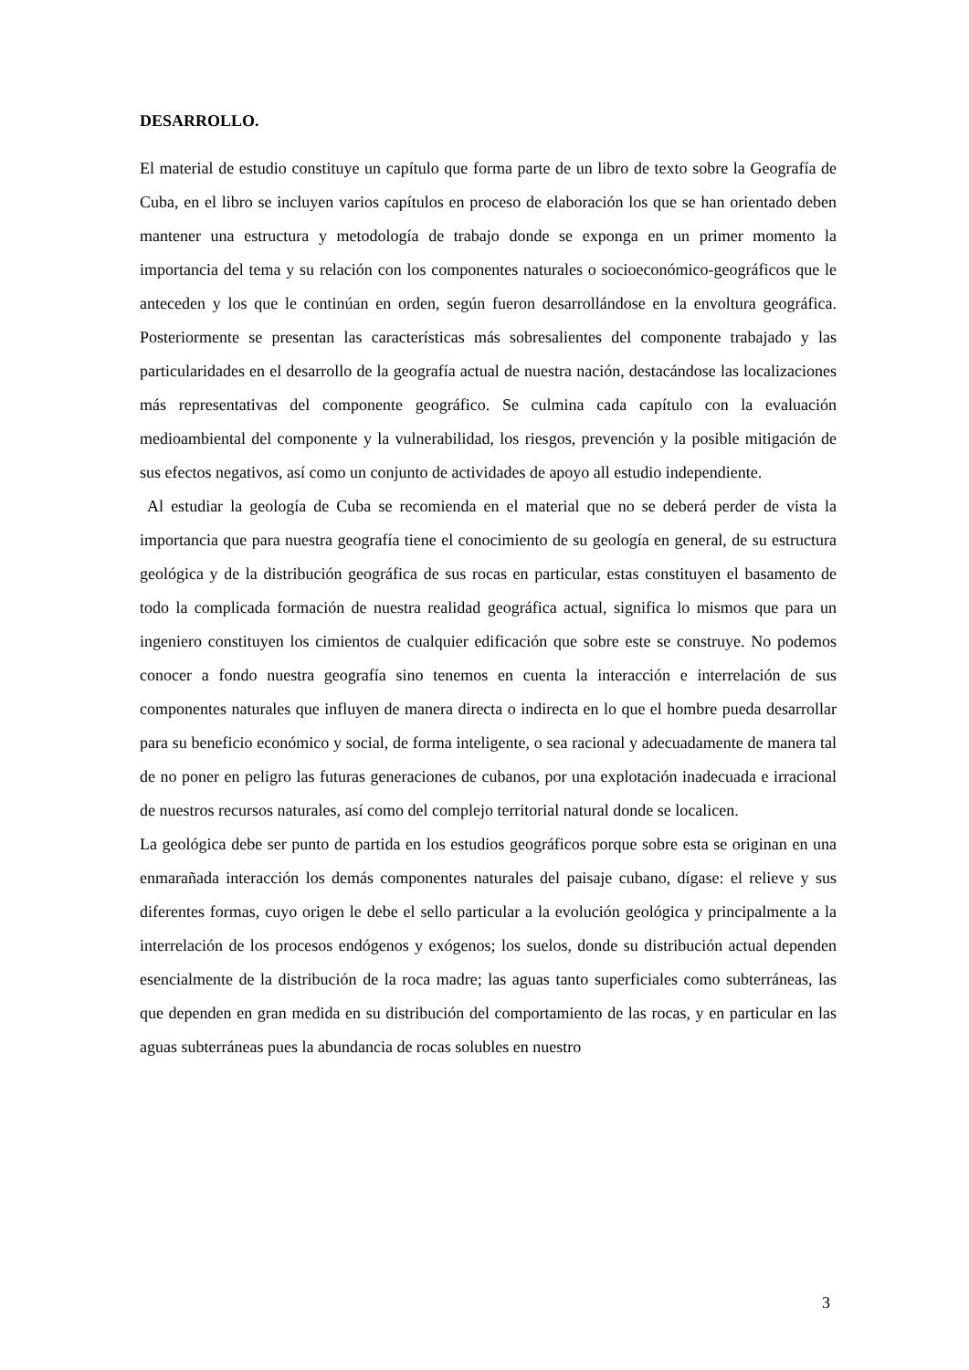DESARROLLO.
El material de estudio constituye un capítulo que forma parte de un libro de texto sobre la Geografía de Cuba, en el libro se incluyen varios capítulos en proceso de elaboración los que se han orientado deben mantener una estructura y metodología de trabajo donde se exponga en un primer momento la importancia del tema y su relación con los componentes naturales o socioeconómico-geográficos que le anteceden y los que le continúan en orden, según fueron desarrollándose en la envoltura geográfica. Posteriormente se presentan las características más sobresalientes del componente trabajado y las particularidades en el desarrollo de la geografía actual de nuestra nación, destacándose las localizaciones más representativas del componente geográfico. Se culmina cada capítulo con la evaluación medioambiental del componente y la vulnerabilidad, los riesgos, prevención y la posible mitigación de sus efectos negativos, así como un conjunto de actividades de apoyo all estudio independiente.
Al estudiar la geología de Cuba se recomienda en el material que no se deberá perder de vista la importancia que para nuestra geografía tiene el conocimiento de su geología en general, de su estructura geológica y de la distribución geográfica de sus rocas en particular, estas constituyen el basamento de todo la complicada formación de nuestra realidad geográfica actual, significa lo mismos que para un ingeniero constituyen los cimientos de cualquier edificación que sobre este se construye. No podemos conocer a fondo nuestra geografía sino tenemos en cuenta la interacción e interrelación de sus componentes naturales que influyen de manera directa o indirecta en lo que el hombre pueda desarrollar para su beneficio económico y social, de forma inteligente, o sea racional y adecuadamente de manera tal de no poner en peligro las futuras generaciones de cubanos, por una explotación inadecuada e irracional de nuestros recursos naturales, así como del complejo territorial natural donde se localicen.
La geológica debe ser punto de partida en los estudios geográficos porque sobre esta se originan en una enmarañada interacción los demás componentes naturales del paisaje cubano, dígase: el relieve y sus diferentes formas, cuyo origen le debe el sello particular a la evolución geológica y principalmente a la interrelación de los procesos endógenos y exógenos; los suelos, donde su distribución actual dependen esencialmente de la distribución de la roca madre; las aguas tanto superficiales como subterráneas, las que dependen en gran medida en su distribución del comportamiento de las rocas, y en particular en las aguas subterráneas pues la abundancia de rocas solubles en nuestro
3